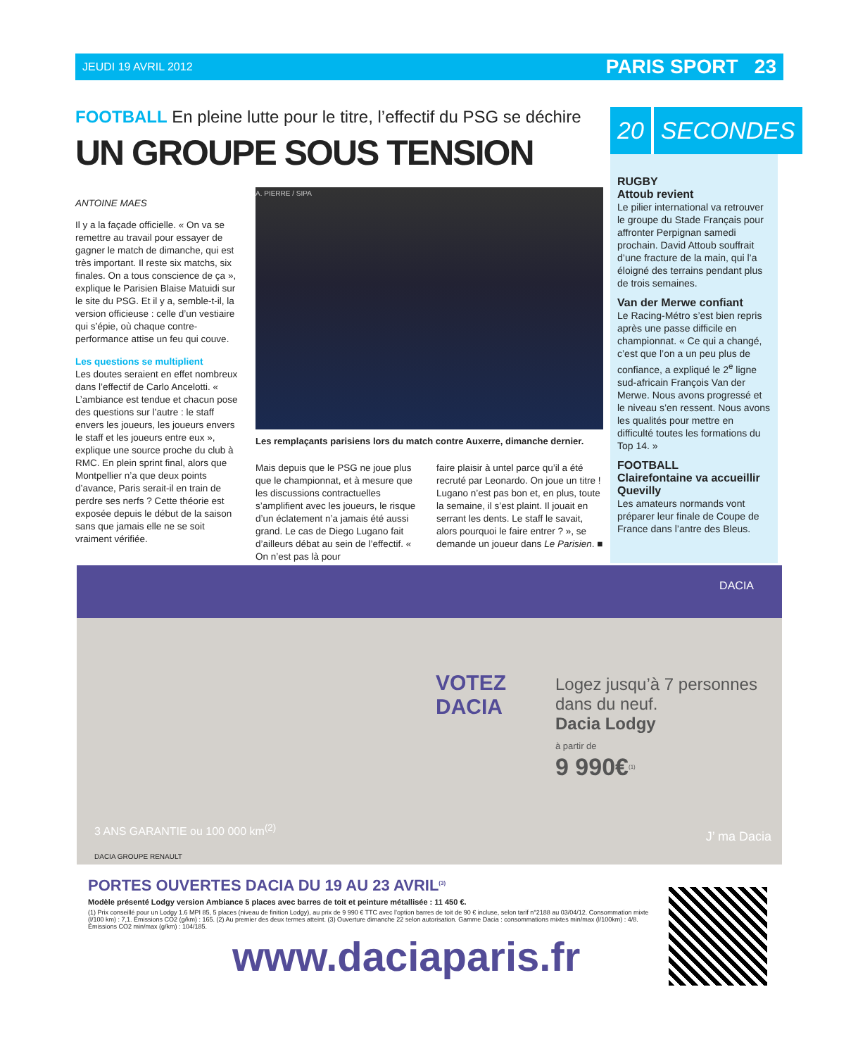JEUDI 19 AVRIL 2012 PARIS SPORT 23
FOOTBALL En pleine lutte pour le titre, l’effectif du PSG se déchire
UN GROUPE SOUS TENSION
ANTOINE MAES
Il y a la façade officielle. « On va se remettre au travail pour essayer de gagner le match de dimanche, qui est très important. Il reste six matchs, six finales. On a tous conscience de ça », explique le Parisien Blaise Matuidi sur le site du PSG. Et il y a, semble-t-il, la version officieuse : celle d’un vestiaire qui s’épie, où chaque contre-performance attise un feu qui couve.
Les questions se multiplient
Les doutes seraient en effet nombreux dans l’effectif de Carlo Ancelotti. « L’ambiance est tendue et chacun pose des questions sur l’autre : le staff envers les joueurs, les joueurs envers le staff et les joueurs entre eux », explique une source proche du club à RMC. En plein sprint final, alors que Montpellier n’a que deux points d’avance, Paris serait-il en train de perdre ses nerfs ? Cette théorie est exposée depuis le début de la saison sans que jamais elle ne se soit vraiment vérifiée.
A. PIERRE / SIPA
Les remplaçants parisiens lors du match contre Auxerre, dimanche dernier.
Mais depuis que le PSG ne joue plus que le championnat, et à mesure que les discussions contractuelles s’amplifient avec les joueurs, le risque d’un éclatement n’a jamais été aussi grand. Le cas de Diego Lugano fait d’ailleurs débat au sein de l’effectif. « On n’est pas là pour
faire plaisir à untel parce qu’il a été recruté par Leonardo. On joue un titre ! Lugano n’est pas bon et, en plus, toute la semaine, il s’est plaint. Il jouait en serrant les dents. Le staff le savait, alors pourquoi le faire entrer ? », se demande un joueur dans Le Parisien. ■
20 SECONDES
RUGBY
Attoub revient
Le pilier international va retrouver le groupe du Stade Français pour affronter Perpignan samedi prochain. David Attoub souffrait d’une fracture de la main, qui l’a éloigné des terrains pendant plus de trois semaines.
Van der Merwe confiant
Le Racing-Métro s’est bien repris après une passe difficile en championnat. « Ce qui a changé, c’est que l’on a un peu plus de confiance, a expliqué le 2<sup>e</sup> ligne sud-africain François Van der Merwe. Nous avons progressé et le niveau s’en ressent. Nous avons les qualités pour mettre en difficulté toutes les formations du Top 14. »
FOOTBALL
Clairefontaine va accueillir Quevilly
Les amateurs normands vont préparer leur finale de Coupe de France dans l’antre des Bleus.
DACIA
VOTEZ
DACIA
Logez jusqu’à 7 personnes dans du neuf.
Dacia Lodgy
à partir de
9 990€<sup>(1)</sup>
3 ANS GARANTIE ou 100 000 km<sup>(2)</sup>
J’ ma Dacia
DACIA GROUPE RENAULT
PORTES OUVERTES DACIA DU 19 AU 23 AVRIL<sup>(3)</sup>
Modèle présenté Lodgy version Ambiance 5 places avec barres de toit et peinture métallisée : 11 450 €.
(1) Prix conseillé pour un Lodgy 1.6 MPI 85, 5 places (niveau de finition Lodgy), au prix de 9 990 € TTC avec l’option barres de toit de 90 € incluse, selon tarif n°2188 au 03/04/12. Consommation mixte (l/100 km) : 7,1. Émissions CO2 (g/km) : 165. (2) Au premier des deux termes atteint. (3) Ouverture dimanche 22 selon autorisation. Gamme Dacia : consommations mixtes min/max (l/100km) : 4/8. Émissions CO2 min/max (g/km) : 104/185.
www.daciaparis.fr